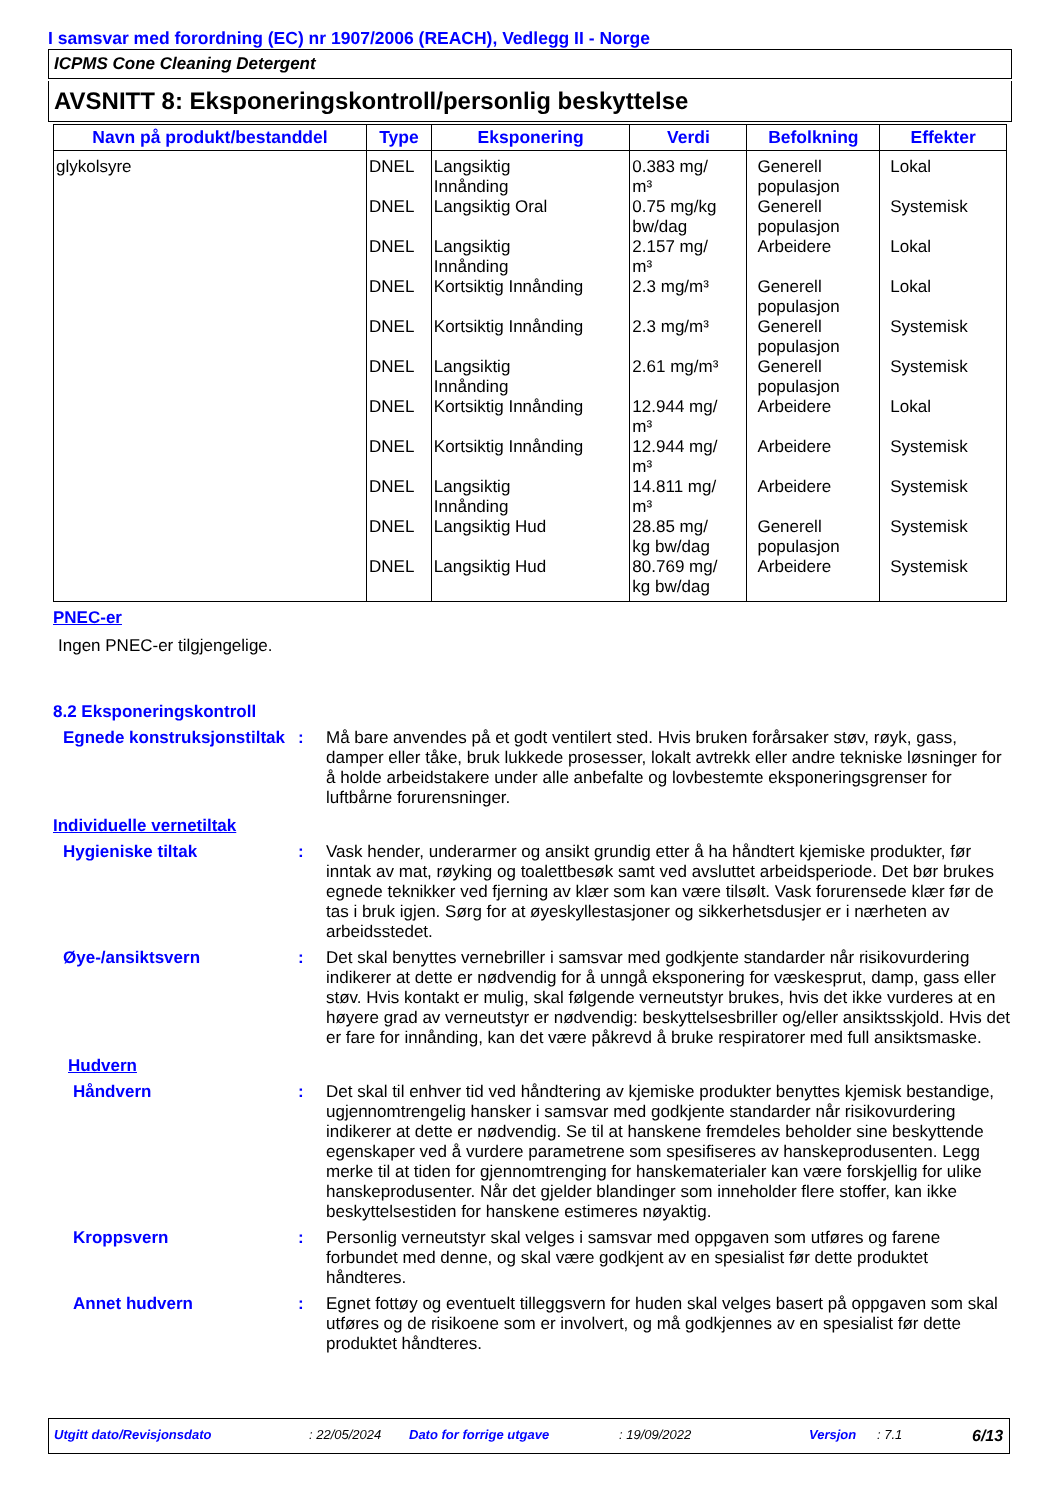I samsvar med forordning (EC) nr 1907/2006 (REACH), Vedlegg II - Norge
ICPMS Cone Cleaning Detergent
AVSNITT 8: Eksponeringskontroll/personlig beskyttelse
| Navn på produkt/bestanddel | Type | Eksponering | Verdi | Befolkning | Effekter |
| --- | --- | --- | --- | --- | --- |
| glykolsyre | DNEL DNEL DNEL DNEL DNEL DNEL DNEL DNEL DNEL DNEL DNEL | Langsiktig Innånding Langsiktig Oral Langsiktig Innånding Kortsiktig Innånding Kortsiktig Innånding Langsiktig Innånding Kortsiktig Innånding Kortsiktig Innånding Langsiktig Innånding Langsiktig Hud Langsiktig Hud | 0.383 mg/ m³ 0.75 mg/kg bw/dag 2.157 mg/ m³ 2.3 mg/m³ 2.3 mg/m³ 2.61 mg/m³ 12.944 mg/ m³ 12.944 mg/ m³ 14.811 mg/ m³ 28.85 mg/ kg bw/dag 80.769 mg/ kg bw/dag | Generell populasjon Generell populasjon Arbeidere Generell populasjon Generell populasjon Generell populasjon Arbeidere Arbeidere Arbeidere Generell populasjon Arbeidere | Lokal Systemisk Lokal Lokal Systemisk Systemisk Lokal Systemisk Systemisk Systemisk Systemisk |
PNEC-er
Ingen PNEC-er tilgjengelige.
8.2 Eksponeringskontroll
Egnede konstruksjonstiltak
: Må bare anvendes på et godt ventilert sted. Hvis bruken forårsaker støv, røyk, gass, damper eller tåke, bruk lukkede prosesser, lokalt avtrekk eller andre tekniske løsninger for å holde arbeidstakere under alle anbefalte og lovbestemte eksponeringsgrenser for luftbårne forurensninger.
Individuelle vernetiltak
Hygieniske tiltak : Vask hender, underarmer og ansikt grundig etter å ha håndtert kjemiske produkter, før inntak av mat, røyking og toalettbesøk samt ved avsluttet arbeidsperiode. Det bør brukes egnede teknikker ved fjerning av klær som kan være tilsølt. Vask forurensede klær før de tas i bruk igjen. Sørg for at øyeskyllestasjoner og sikkerhetsdusjer er i nærheten av arbeidsstedet.
Øye-/ansiktsvern : Det skal benyttes vernebriller i samsvar med godkjente standarder når risikovurdering indikerer at dette er nødvendig for å unngå eksponering for væskesprut, damp, gass eller støv. Hvis kontakt er mulig, skal følgende verneutstyr brukes, hvis det ikke vurderes at en høyere grad av verneutstyr er nødvendig: beskyttelsesbriller og/eller ansiktsskjold. Hvis det er fare for innånding, kan det være påkrevd å bruke respiratorer med full ansiktsmaske.
Hudvern
Håndvern : Det skal til enhver tid ved håndtering av kjemiske produkter benyttes kjemisk bestandige, ugjennomtrengelig hansker i samsvar med godkjente standarder når risikovurdering indikerer at dette er nødvendig. Se til at hanskene fremdeles beholder sine beskyttende egenskaper ved å vurdere parametrene som spesifiseres av hanskeprodusenten. Legg merke til at tiden for gjennomtrenging for hanskematerialer kan være forskjellig for ulike hanskeprodusenter. Når det gjelder blandinger som inneholder flere stoffer, kan ikke beskyttelsestiden for hanskene estimeres nøyaktig.
Kroppsvern : Personlig verneutstyr skal velges i samsvar med oppgaven som utføres og farene forbundet med denne, og skal være godkjent av en spesialist før dette produktet håndteres.
Annet hudvern : Egnet fottøy og eventuelt tilleggsvern for huden skal velges basert på oppgaven som skal utføres og de risikoene som er involvert, og må godkjennes av en spesialist før dette produktet håndteres.
Utgitt dato/Revisjonsdato: 22/05/2024 Dato for forrige utgave: 19/09/2022 Versjon: 7.1 6/13